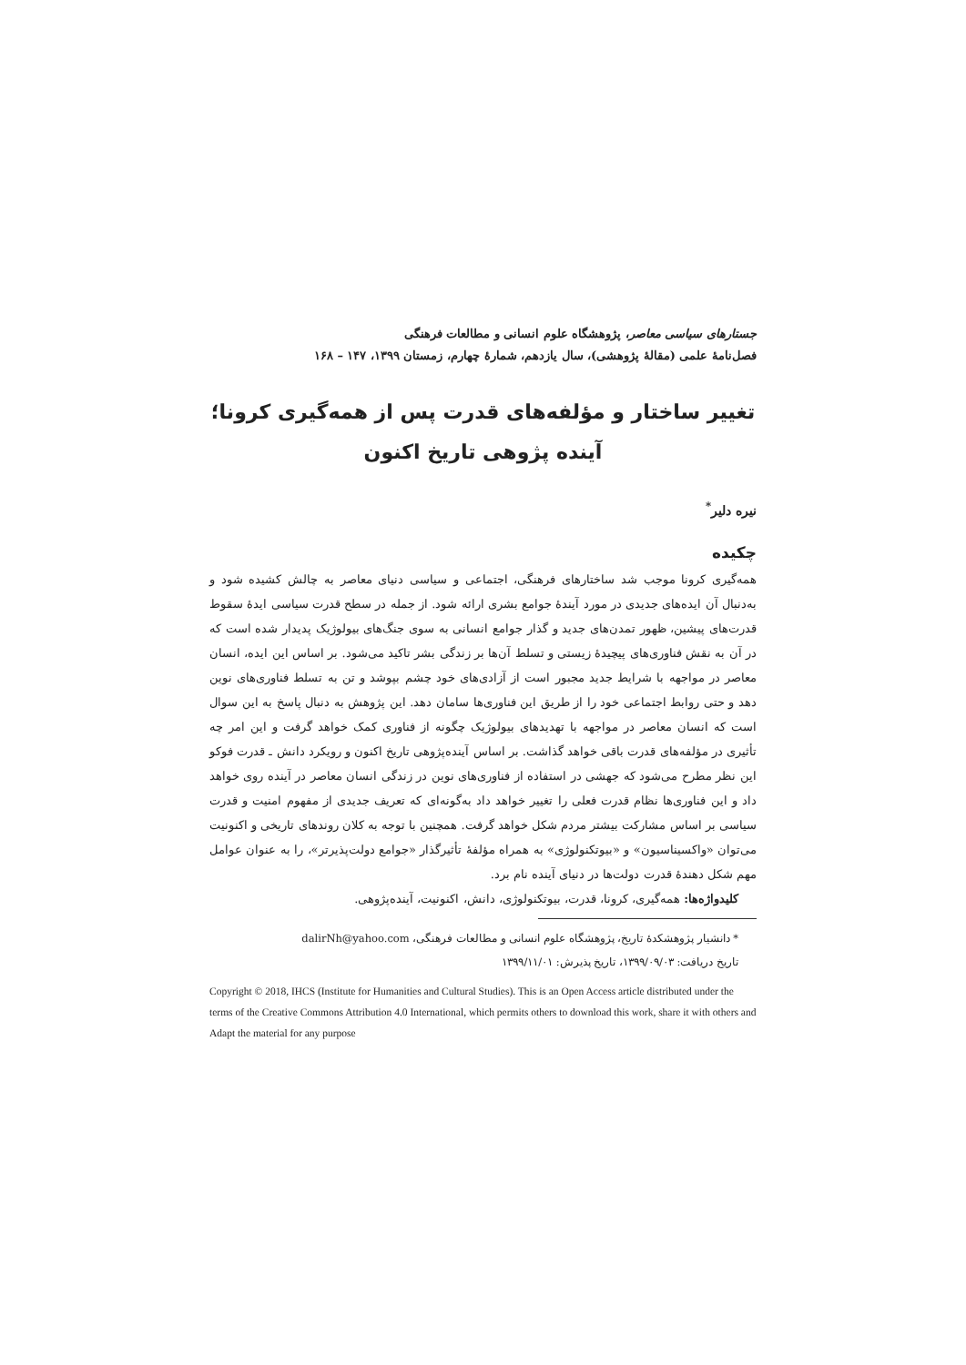جستارهای سیاسی معاصر، پژوهشگاه علوم انسانی و مطالعات فرهنگی
فصل‌نامهٔ علمی (مقالهٔ پژوهشی)، سال یازدهم، شمارهٔ چهارم، زمستان ۱۳۹۹، ۱۴۷ – ۱۶۸
تغییر ساختار و مؤلفه‌های قدرت پس از همه‌گیری کرونا؛
آینده پژوهی تاریخ اکنون
نیره دلیر<sup>*</sup>
چکیده
همه‌گیری کرونا موجب شد ساختارهای فرهنگی، اجتماعی و سیاسی دنیای معاصر به چالش کشیده شود و به‌دنبال آن ایده‌های جدیدی در مورد آیندهٔ جوامع بشری ارائه شود. از جمله در سطح قدرت سیاسی ایدهٔ سقوط قدرت‌های پیشین، ظهور تمدن‌های جدید و گذار جوامع انسانی به سوی جنگ‌های بیولوژیک پدیدار شده است که در آن به نقش فناوری‌های پیچیدهٔ زیستی و تسلط آن‌ها بر زندگی بشر تاکید می‌شود. بر اساس این ایده، انسان معاصر در مواجهه با شرایط جدید مجبور است از آزادی‌های خود چشم بپوشد و تن به تسلط فناوری‌های نوین دهد و حتی روابط اجتماعی خود را از طریق این فناوری‌ها سامان دهد. این پژوهش به دنبال پاسخ به این سوال است که انسان معاصر در مواجهه با تهدیدهای بیولوژیک چگونه از فناوری کمک خواهد گرفت و این امر چه تأثیری در مؤلفه‌های قدرت باقی خواهد گذاشت. بر اساس آینده‌پژوهی تاریخ اکنون و رویکرد دانش ـ قدرت فوکو این نظر مطرح می‌شود که جهشی در استفاده از فناوری‌های نوین در زندگی انسان معاصر در آینده روی خواهد داد و این فناوری‌ها نظام قدرت فعلی را تغییر خواهد داد به‌گونه‌ای که تعریف جدیدی از مفهوم امنیت و قدرت سیاسی بر اساس مشارکت بیشتر مردم شکل خواهد گرفت. همچنین با توجه به کلان روندهای تاریخی و اکنونیت می‌توان «واکسیناسیون» و «بیوتکنولوژی» به همراه مؤلفهٔ تأثیرگذار «جوامع دولت‌پذیرتر»، را به عنوان عوامل مهم شکل دهندهٔ قدرت دولت‌ها در دنیای آینده نام برد.
کلیدواژه‌ها: همه‌گیری، کرونا، قدرت، بیوتکنولوژی، دانش، اکنونیت، آینده‌پژوهی.
* دانشیار پژوهشکدهٔ تاریخ، پژوهشگاه علوم انسانی و مطالعات فرهنگی، dalirNh@yahoo.com
تاریخ دریافت: ۱۳۹۹/۰۹/۰۳، تاریخ پذیرش: ۱۳۹۹/۱۱/۰۱
Copyright © 2018, IHCS (Institute for Humanities and Cultural Studies). This is an Open Access article distributed under the terms of the Creative Commons Attribution 4.0 International, which permits others to download this work, share it with others and Adapt the material for any purpose